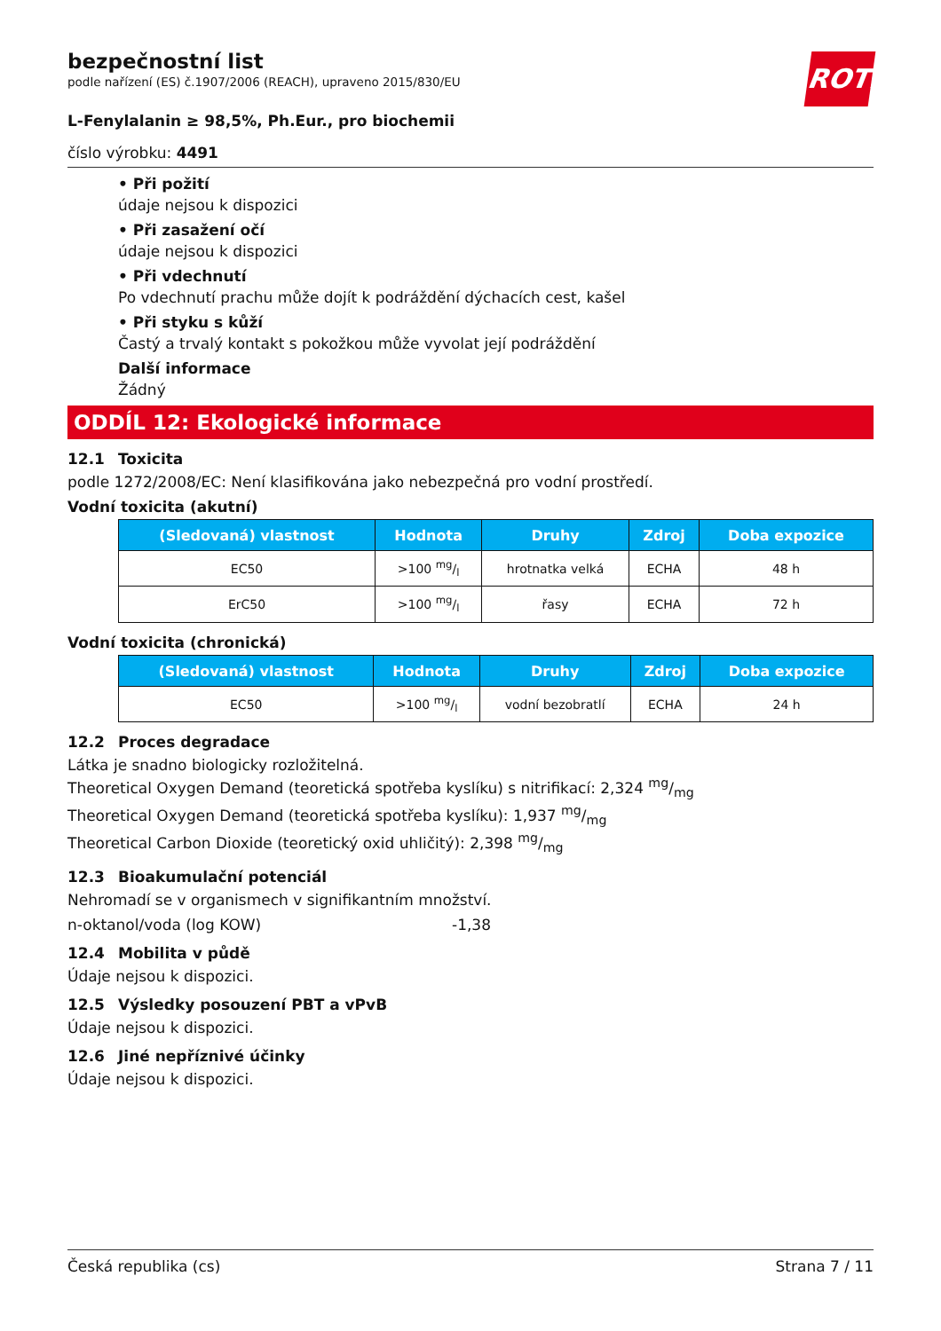ROTH
bezpečnostní list
podle nařízení (ES) č.1907/2006 (REACH), upraveno 2015/830/EU
L-Fenylalanin ≥ 98,5%, Ph.Eur., pro biochemii
číslo výrobku: 4491
• Při požití
údaje nejsou k dispozici
• Při zasažení očí
údaje nejsou k dispozici
• Při vdechnutí
Po vdechnutí prachu může dojít k podráždění dýchacích cest, kašel
• Při styku s kůží
Častý a trvalý kontakt s pokožkou může vyvolat její podráždění
Další informace
Žádný
ODDÍL 12: Ekologické informace
12.1 Toxicita
podle 1272/2008/EC: Není klasifikována jako nebezpečná pro vodní prostředí.
Vodní toxicita (akutní)
| (Sledovaná) vlastnost | Hodnota | Druhy | Zdroj | Doba expozice |
| --- | --- | --- | --- | --- |
| EC50 | >100 mg/l | hrotnatka velká | ECHA | 48 h |
| ErC50 | >100 mg/l | řasy | ECHA | 72 h |
Vodní toxicita (chronická)
| (Sledovaná) vlastnost | Hodnota | Druhy | Zdroj | Doba expozice |
| --- | --- | --- | --- | --- |
| EC50 | >100 mg/l | vodní bezobratlí | ECHA | 24 h |
12.2 Proces degradace
Látka je snadno biologicky rozložitelná.
Theoretical Oxygen Demand (teoretická spotřeba kyslíku) s nitrifikací: 2,324 mg/mg
Theoretical Oxygen Demand (teoretická spotřeba kyslíku): 1,937 mg/mg
Theoretical Carbon Dioxide (teoretický oxid uhličitý): 2,398 mg/mg
12.3 Bioakumulační potenciál
Nehromadí se v organismech v signifikantním množství.
n-oktanol/voda (log KOW) -1,38
12.4 Mobilita v půdě
Údaje nejsou k dispozici.
12.5 Výsledky posouzení PBT a vPvB
Údaje nejsou k dispozici.
12.6 Jiné nepříznivé účinky
Údaje nejsou k dispozici.
Česká republika (cs) Strana 7 / 11